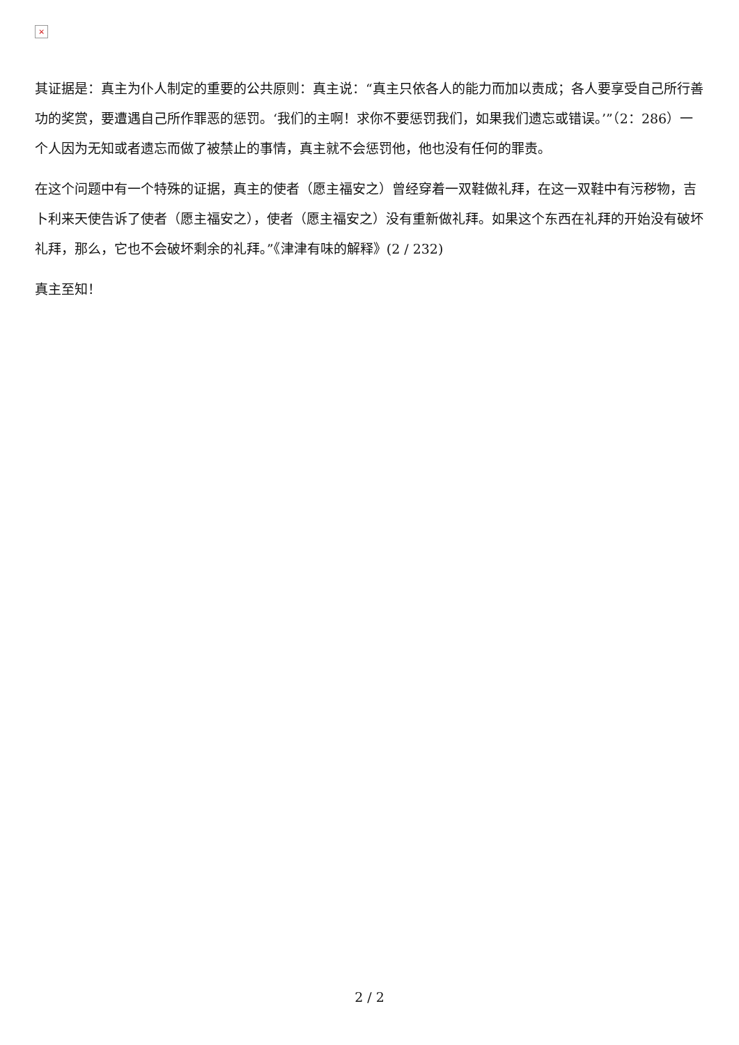×
其证据是：真主为仆人制定的重要的公共原则：真主说：“真主只依各人的能力而加以责成；各人要享受自己所行善功的奖赏，要遭遇自己所作罪恶的惩罚。‘我们的主啊！求你不要惩罚我们，如果我们遗忘或错误。’”（2：286）一个人因为无知或者遗忘而做了被禁止的事情，真主就不会惩罚他，他也没有任何的罪责。
在这个问题中有一个特殊的证据，真主的使者（愿主福安之）曾经穿着一双鞋做礼拜，在这一双鞋中有污秽物，吉卜利来天使告诉了使者（愿主福安之），使者（愿主福安之）没有重新做礼拜。如果这个东西在礼拜的开始没有破坏礼拜，那么，它也不会破坏剩余的礼拜。”《津津有味的解释》(2 / 232)
真主至知！
2 / 2